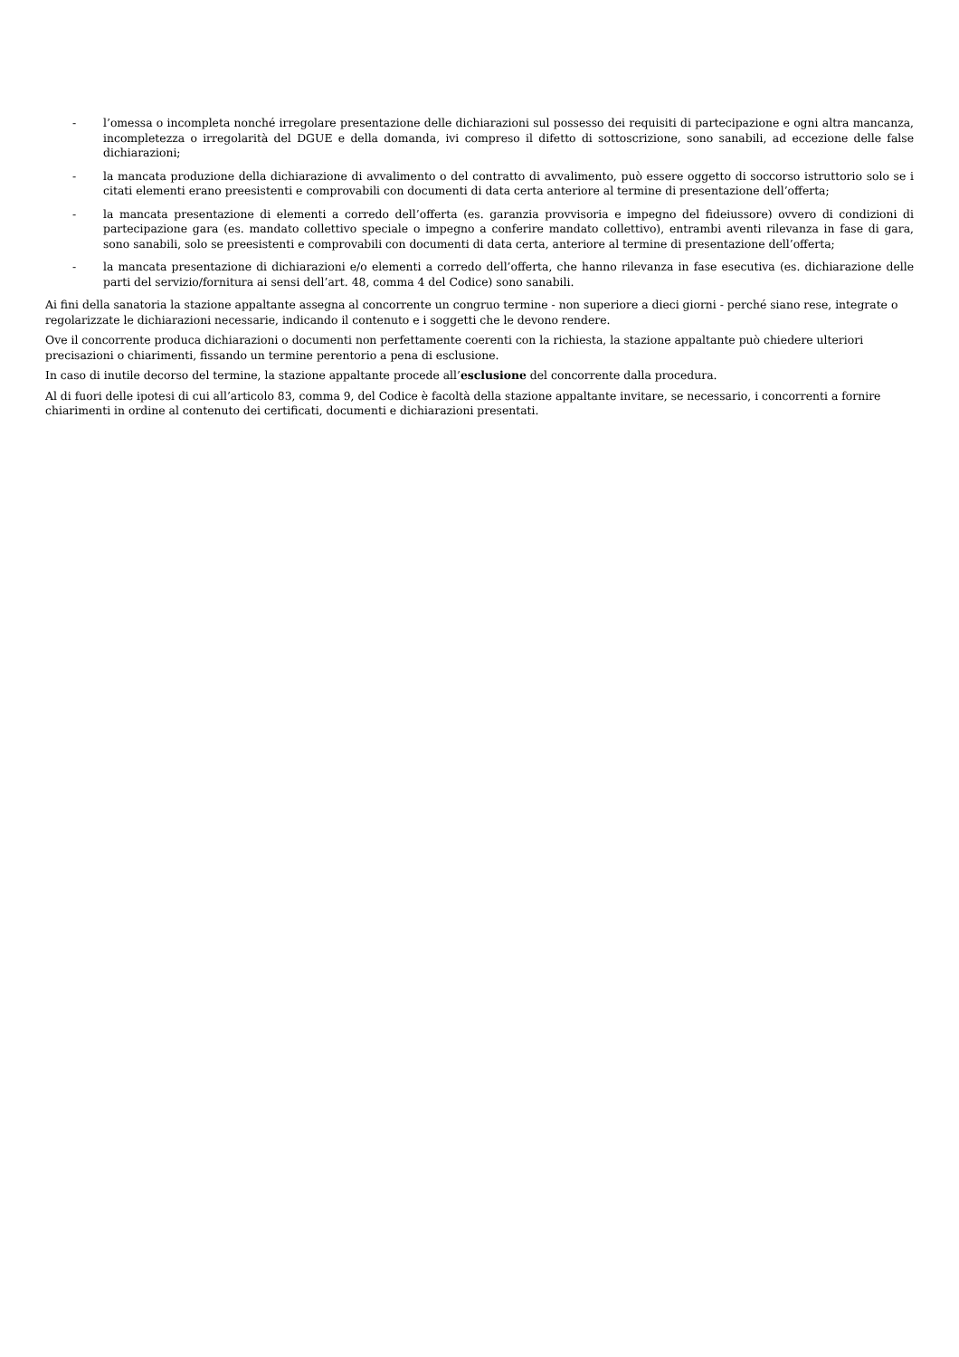- l’omessa o incompleta nonché irregolare presentazione delle dichiarazioni sul possesso dei requisiti di partecipazione e ogni altra mancanza, incompletezza o irregolarità del DGUE e della domanda, ivi compreso il difetto di sottoscrizione, sono sanabili, ad eccezione delle false dichiarazioni;
- la mancata produzione della dichiarazione di avvalimento o del contratto di avvalimento, può essere oggetto di soccorso istruttorio solo se i citati elementi erano preesistenti e comprovabili con documenti di data certa anteriore al termine di presentazione dell’offerta;
- la mancata presentazione di elementi a corredo dell’offerta (es. garanzia provvisoria e impegno del fideiussore) ovvero di condizioni di partecipazione gara (es. mandato collettivo speciale o impegno a conferire mandato collettivo), entrambi aventi rilevanza in fase di gara, sono sanabili, solo se preesistenti e comprovabili con documenti di data certa, anteriore al termine di presentazione dell’offerta;
- la mancata presentazione di dichiarazioni e/o elementi a corredo dell’offerta, che hanno rilevanza in fase esecutiva (es. dichiarazione delle parti del servizio/fornitura ai sensi dell’art. 48, comma 4 del Codice) sono sanabili.
Ai fini della sanatoria la stazione appaltante assegna al concorrente un congruo termine - non superiore a dieci giorni - perché siano rese, integrate o regolarizzate le dichiarazioni necessarie, indicando il contenuto e i soggetti che le devono rendere.
Ove il concorrente produca dichiarazioni o documenti non perfettamente coerenti con la richiesta, la stazione appaltante può chiedere ulteriori precisazioni o chiarimenti, fissando un termine perentorio a pena di esclusione.
In caso di inutile decorso del termine, la stazione appaltante procede all’esclusione del concorrente dalla procedura.
Al di fuori delle ipotesi di cui all’articolo 83, comma 9, del Codice è facoltà della stazione appaltante invitare, se necessario, i concorrenti a fornire chiarimenti in ordine al contenuto dei certificati, documenti e dichiarazioni presentati.